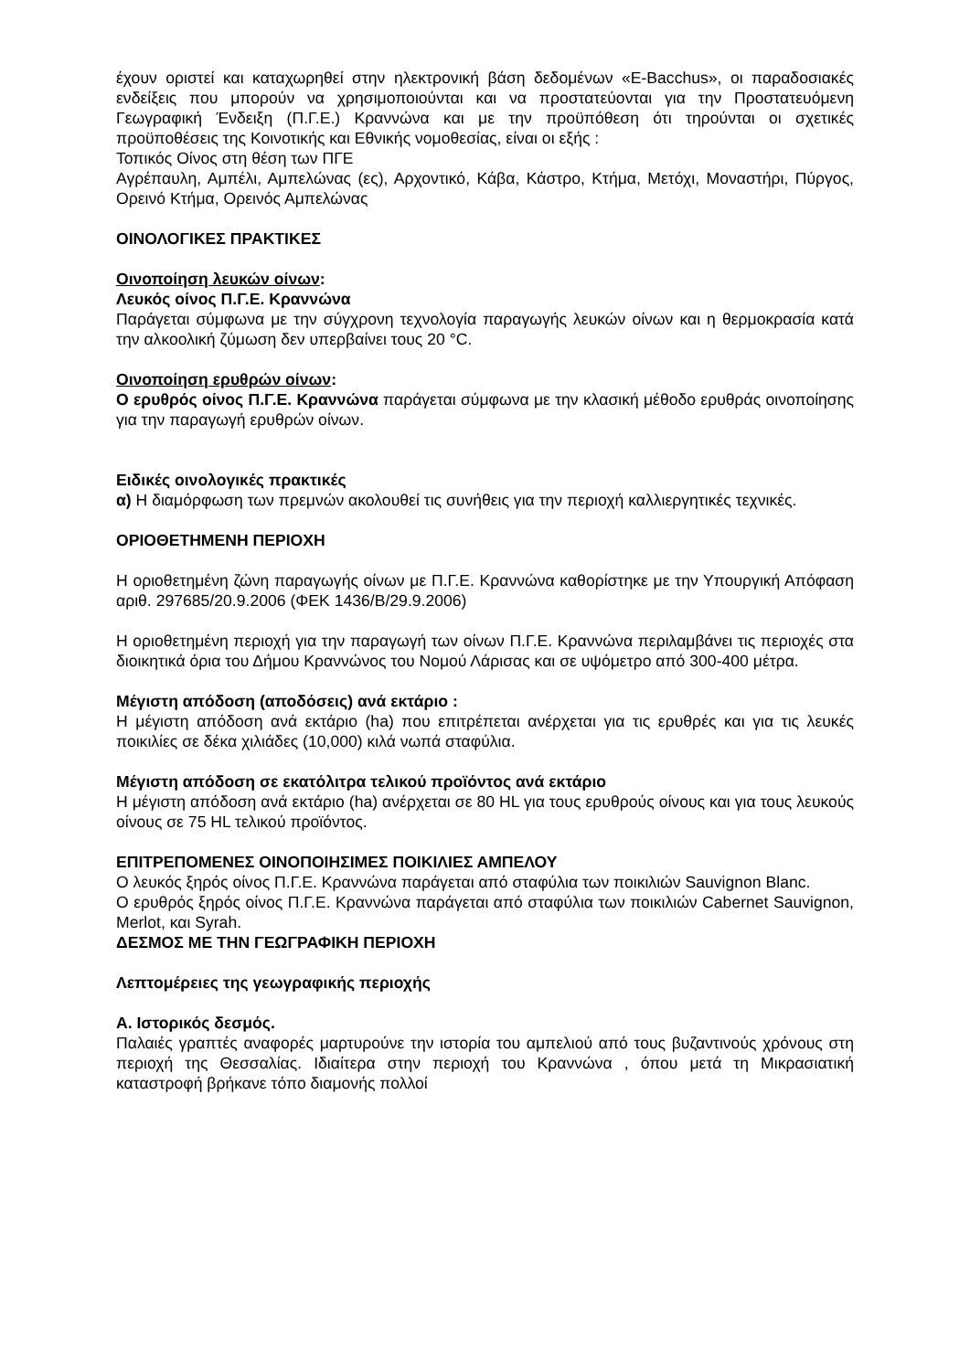έχουν οριστεί και καταχωρηθεί στην ηλεκτρονική βάση δεδομένων «E-Bacchus», οι παραδοσιακές ενδείξεις που μπορούν να χρησιμοποιούνται και να προστατεύονται για την Προστατευόμενη Γεωγραφική Ένδειξη (Π.Γ.Ε.) Κραννώνα και με την προϋπόθεση ότι τηρούνται οι σχετικές προϋποθέσεις της Κοινοτικής και Εθνικής νομοθεσίας, είναι οι εξής :
Τοπικός Οίνος στη θέση των ΠΓΕ
Αγρέπαυλη, Αμπέλι, Αμπελώνας (ες), Αρχοντικό, Κάβα, Κάστρο, Κτήμα, Μετόχι, Μοναστήρι, Πύργος, Ορεινό Κτήμα, Ορεινός Αμπελώνας
ΟΙΝΟΛΟΓΙΚΕΣ ΠΡΑΚΤΙΚΕΣ
Οινοποίηση λευκών οίνων:
Λευκός οίνος Π.Γ.Ε. Κραννώνα
Παράγεται σύμφωνα με την σύγχρονη τεχνολογία παραγωγής λευκών οίνων και η θερμοκρασία κατά την αλκοολική ζύμωση δεν υπερβαίνει τους 20 °C.
Οινοποίηση ερυθρών οίνων:
Ο ερυθρός οίνος Π.Γ.Ε. Κραννώνα παράγεται σύμφωνα με την κλασική μέθοδο ερυθράς οινοποίησης για την παραγωγή ερυθρών οίνων.
Ειδικές οινολογικές πρακτικές
α) Η διαμόρφωση των πρεμνών ακολουθεί τις συνήθεις για την περιοχή καλλιεργητικές τεχνικές.
ΟΡΙΟΘΕΤΗΜΕΝΗ ΠΕΡΙΟΧΗ
Η οριοθετημένη ζώνη παραγωγής οίνων με Π.Γ.Ε. Κραννώνα καθορίστηκε με την Υπουργική Απόφαση αριθ. 297685/20.9.2006 (ΦΕΚ 1436/Β/29.9.2006)
Η οριοθετημένη περιοχή για την παραγωγή των οίνων Π.Γ.Ε. Κραννώνα περιλαμβάνει τις περιοχές στα διοικητικά όρια του Δήμου Κραννώνος του Νομού Λάρισας και σε υψόμετρο από 300-400 μέτρα.
Μέγιστη απόδοση (αποδόσεις) ανά εκτάριο :
Η μέγιστη απόδοση ανά εκτάριο (ha) που επιτρέπεται ανέρχεται για τις ερυθρές και για τις λευκές ποικιλίες σε δέκα χιλιάδες (10,000) κιλά νωπά σταφύλια.
Μέγιστη απόδοση σε εκατόλιτρα τελικού προϊόντος ανά εκτάριο
Η μέγιστη απόδοση ανά εκτάριο (ha) ανέρχεται σε 80 HL για τους ερυθρούς οίνους και για τους λευκούς οίνους σε 75 HL τελικού προϊόντος.
ΕΠΙΤΡΕΠΟΜΕΝΕΣ ΟΙΝΟΠΟΙΗΣΙΜΕΣ ΠΟΙΚΙΛΙΕΣ ΑΜΠΕΛΟΥ
Ο λευκός ξηρός οίνος Π.Γ.Ε. Κραννώνα παράγεται από σταφύλια των ποικιλιών Sauvignon Blanc.
Ο ερυθρός ξηρός οίνος Π.Γ.Ε. Κραννώνα παράγεται από σταφύλια των ποικιλιών Cabernet Sauvignon, Merlot, και Syrah.
ΔΕΣΜΟΣ ΜΕ ΤΗΝ ΓΕΩΓΡΑΦΙΚΗ ΠΕΡΙΟΧΗ
Λεπτομέρειες της γεωγραφικής περιοχής
Α. Ιστορικός δεσμός.
Παλαιές γραπτές αναφορές μαρτυρούνε την ιστορία του αμπελιού από τους βυζαντινούς χρόνους στη περιοχή της Θεσσαλίας. Ιδιαίτερα στην περιοχή του Κραννώνα , όπου μετά τη Μικρασιατική καταστροφή βρήκανε τόπο διαμονής πολλοί